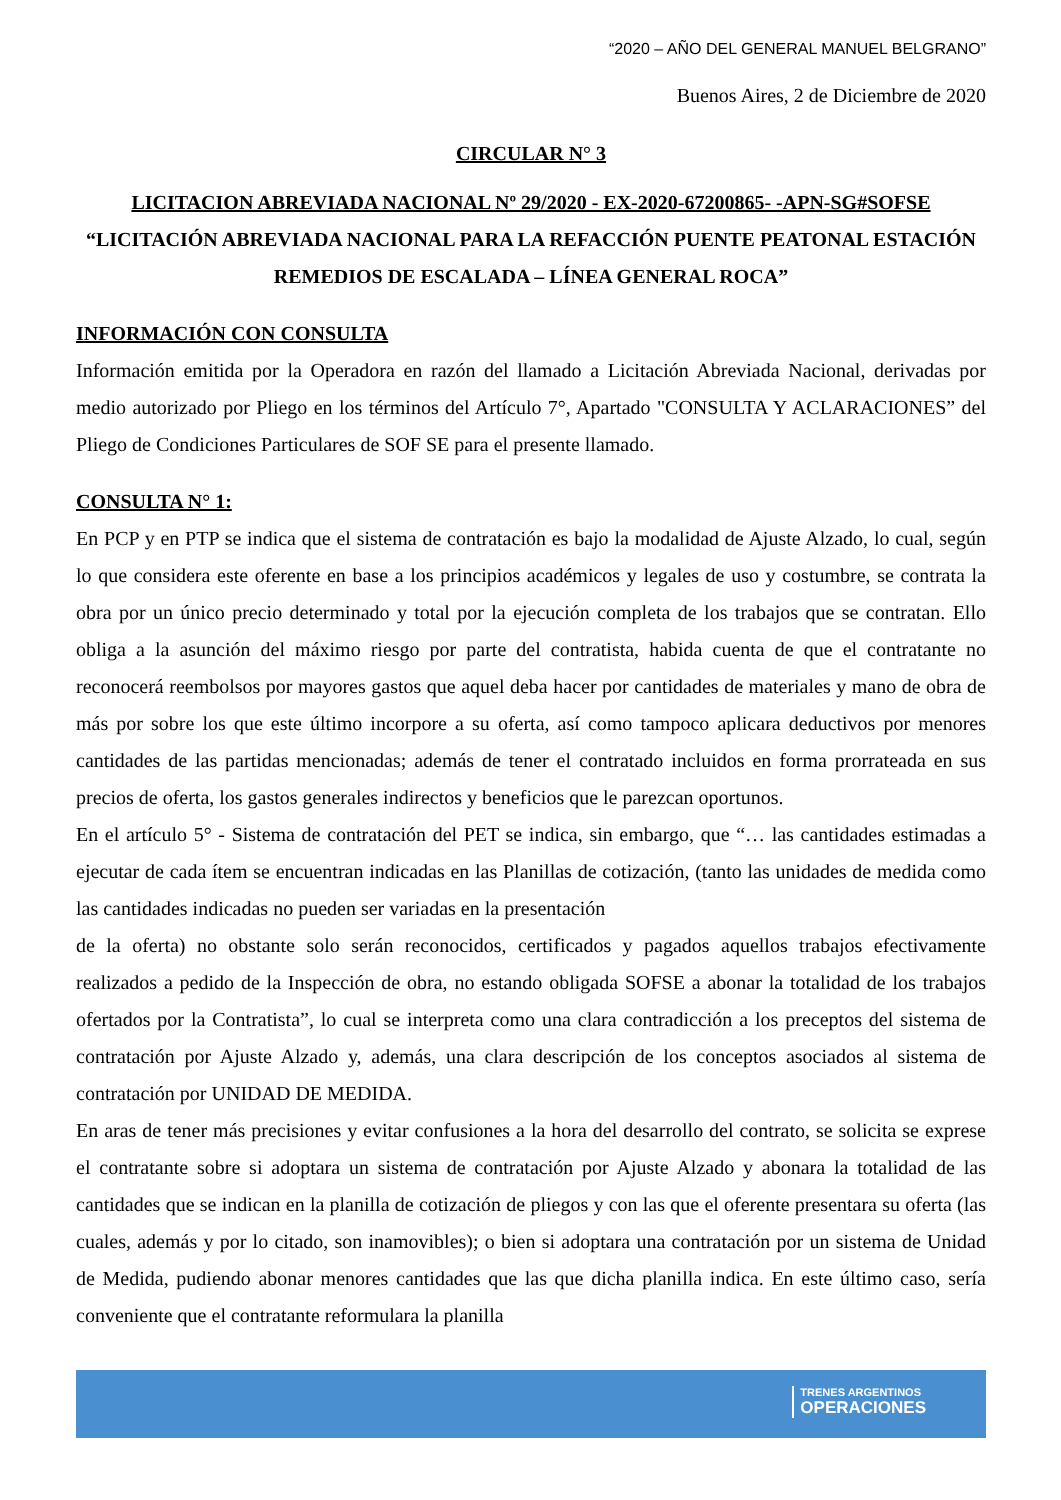“2020 – AÑO DEL GENERAL MANUEL BELGRANO”
Buenos Aires, 2 de Diciembre de 2020
CIRCULAR N° 3
LICITACION ABREVIADA NACIONAL Nº 29/2020 - EX-2020-67200865- -APN-SG#SOFSE
“LICITACIÓN ABREVIADA NACIONAL PARA LA REFACCIÓN PUENTE PEATONAL ESTACIÓN REMEDIOS DE ESCALADA – LÍNEA GENERAL ROCA”
INFORMACIÓN CON CONSULTA
Información emitida por la Operadora en razón del llamado a Licitación Abreviada Nacional, derivadas por medio autorizado por Pliego en los términos del Artículo 7°, Apartado "CONSULTA Y ACLARACIONES” del Pliego de Condiciones Particulares de SOF SE para el presente llamado.
CONSULTA N° 1:
En PCP y en PTP se indica que el sistema de contratación es bajo la modalidad de Ajuste Alzado, lo cual, según lo que considera este oferente en base a los principios académicos y legales de uso y costumbre, se contrata la obra por un único precio determinado y total por la ejecución completa de los trabajos que se contratan. Ello obliga a la asunción del máximo riesgo por parte del contratista, habida cuenta de que el contratante no reconocerá reembolsos por mayores gastos que aquel deba hacer por cantidades de materiales y mano de obra de más por sobre los que este último incorpore a su oferta, así como tampoco aplicara deductivos por menores cantidades de las partidas mencionadas; además de tener el contratado incluidos en forma prorrateada en sus precios de oferta, los gastos generales indirectos y beneficios que le parezcan oportunos.
En el artículo 5° - Sistema de contratación del PET se indica, sin embargo, que “… las cantidades estimadas a ejecutar de cada ítem se encuentran indicadas en las Planillas de cotización, (tanto las unidades de medida como las cantidades indicadas no pueden ser variadas en la presentación
de la oferta) no obstante solo serán reconocidos, certificados y pagados aquellos trabajos efectivamente realizados a pedido de la Inspección de obra, no estando obligada SOFSE a abonar la totalidad de los trabajos ofertados por la Contratista”, lo cual se interpreta como una clara contradicción a los preceptos del sistema de contratación por Ajuste Alzado y, además, una clara descripción de los conceptos asociados al sistema de contratación por UNIDAD DE MEDIDA.
En aras de tener más precisiones y evitar confusiones a la hora del desarrollo del contrato, se solicita se exprese el contratante sobre si adoptara un sistema de contratación por Ajuste Alzado y abonara la totalidad de las cantidades que se indican en la planilla de cotización de pliegos y con las que el oferente presentara su oferta (las cuales, además y por lo citado, son inamovibles); o bien si adoptara una contratación por un sistema de Unidad de Medida, pudiendo abonar menores cantidades que las que dicha planilla indica. En este último caso, sería conveniente que el contratante reformulara la planilla
TRENES ARGENTINOS
OPERACIONES